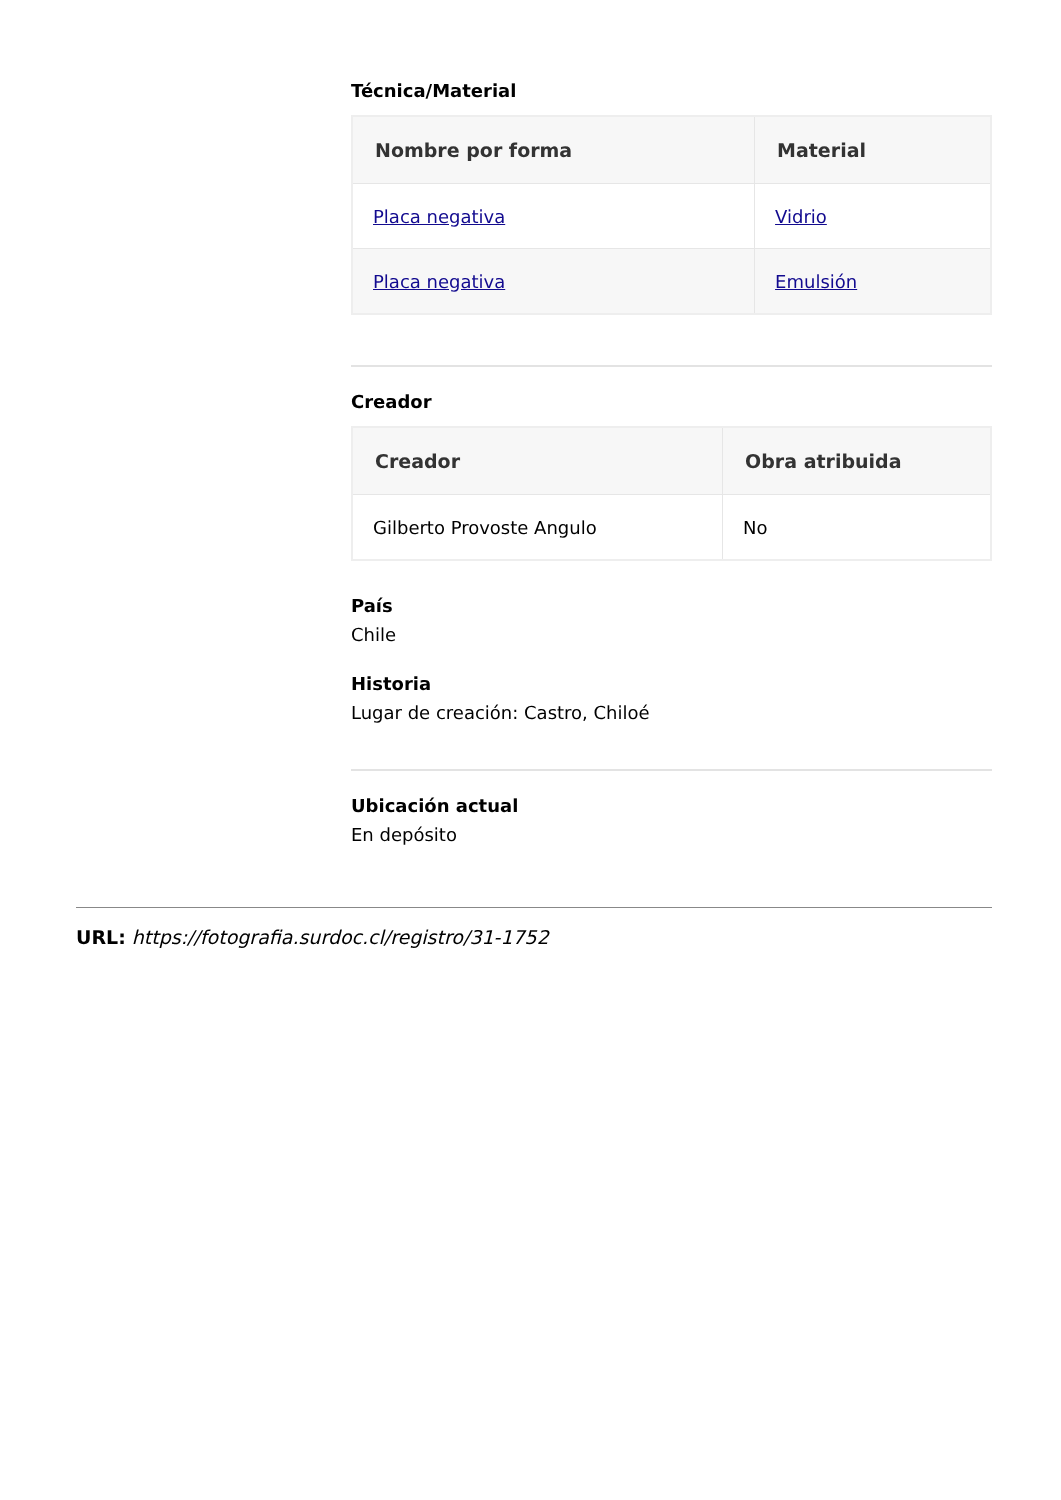Técnica/Material
| Nombre por forma | Material |
| --- | --- |
| Placa negativa | Vidrio |
| Placa negativa | Emulsión |
Creador
| Creador | Obra atribuida |
| --- | --- |
| Gilberto Provoste Angulo | No |
País
Chile
Historia
Lugar de creación: Castro, Chiloé
Ubicación actual
En depósito
URL: https://fotografia.surdoc.cl/registro/31-1752